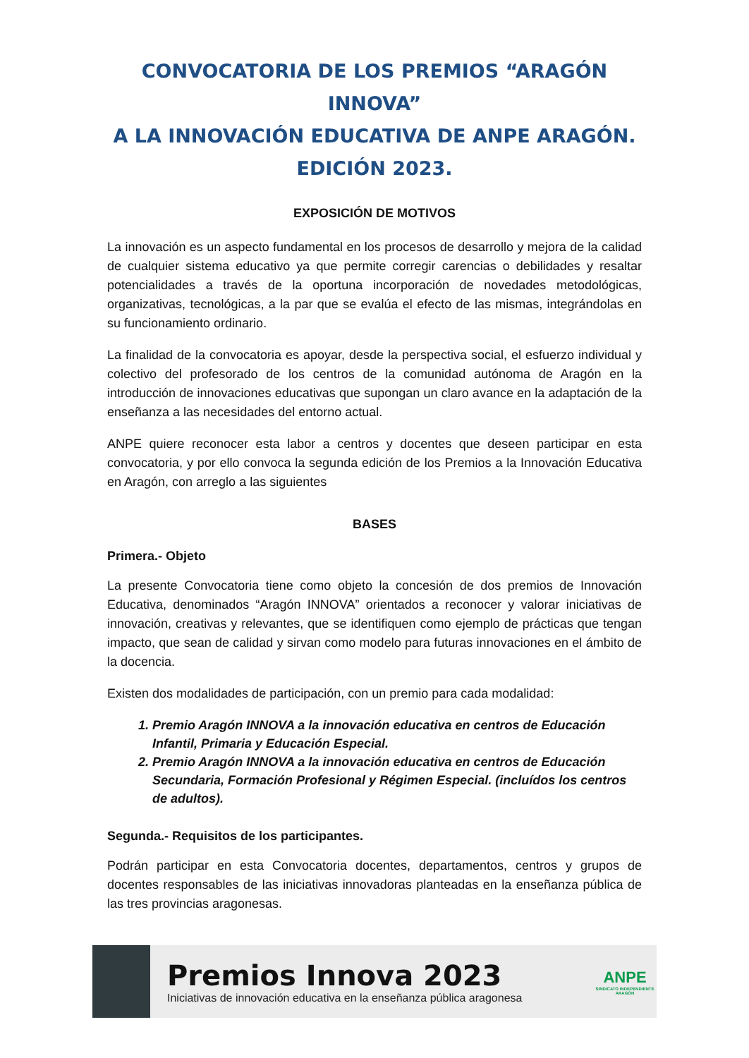CONVOCATORIA DE LOS PREMIOS “ARAGÓN INNOVA”
A LA INNOVACIÓN EDUCATIVA DE ANPE ARAGÓN.
EDICIÓN 2023.
EXPOSICIÓN DE MOTIVOS
La innovación es un aspecto fundamental en los procesos de desarrollo y mejora de la calidad de cualquier sistema educativo ya que permite corregir carencias o debilidades y resaltar potencialidades a través de la oportuna incorporación de novedades metodológicas, organizativas, tecnológicas, a la par que se evalúa el efecto de las mismas, integrándolas en su funcionamiento ordinario.
La finalidad de la convocatoria es apoyar, desde la perspectiva social, el esfuerzo individual y colectivo del profesorado de los centros de la comunidad autónoma de Aragón en la introducción de innovaciones educativas que supongan un claro avance en la adaptación de la enseñanza a las necesidades del entorno actual.
ANPE quiere reconocer esta labor a centros y docentes que deseen participar en esta convocatoria, y por ello convoca la segunda edición de los Premios a la Innovación Educativa en Aragón, con arreglo a las siguientes
BASES
Primera.- Objeto
La presente Convocatoria tiene como objeto la concesión de dos premios de Innovación Educativa, denominados “Aragón INNOVA” orientados a reconocer y valorar iniciativas de innovación, creativas y relevantes, que se identifiquen como ejemplo de prácticas que tengan impacto, que sean de calidad y sirvan como modelo para futuras innovaciones en el ámbito de la docencia.
Existen dos modalidades de participación, con un premio para cada modalidad:
1. Premio Aragón INNOVA a la innovación educativa en centros de Educación Infantil, Primaria y Educación Especial.
2. Premio Aragón INNOVA a la innovación educativa en centros de Educación Secundaria, Formación Profesional y Régimen Especial. (incluídos los centros de adultos).
Segunda.- Requisitos de los participantes.
Podrán participar en esta Convocatoria docentes, departamentos, centros y grupos de docentes responsables de las iniciativas innovadoras planteadas en la enseñanza pública de las tres provincias aragonesas.
Premios Innova 2023
Iniciativas de innovación educativa en la enseñanza pública aragonesa
ANPE
SINDICATO INDEPENDIENTE
ARAGÓN